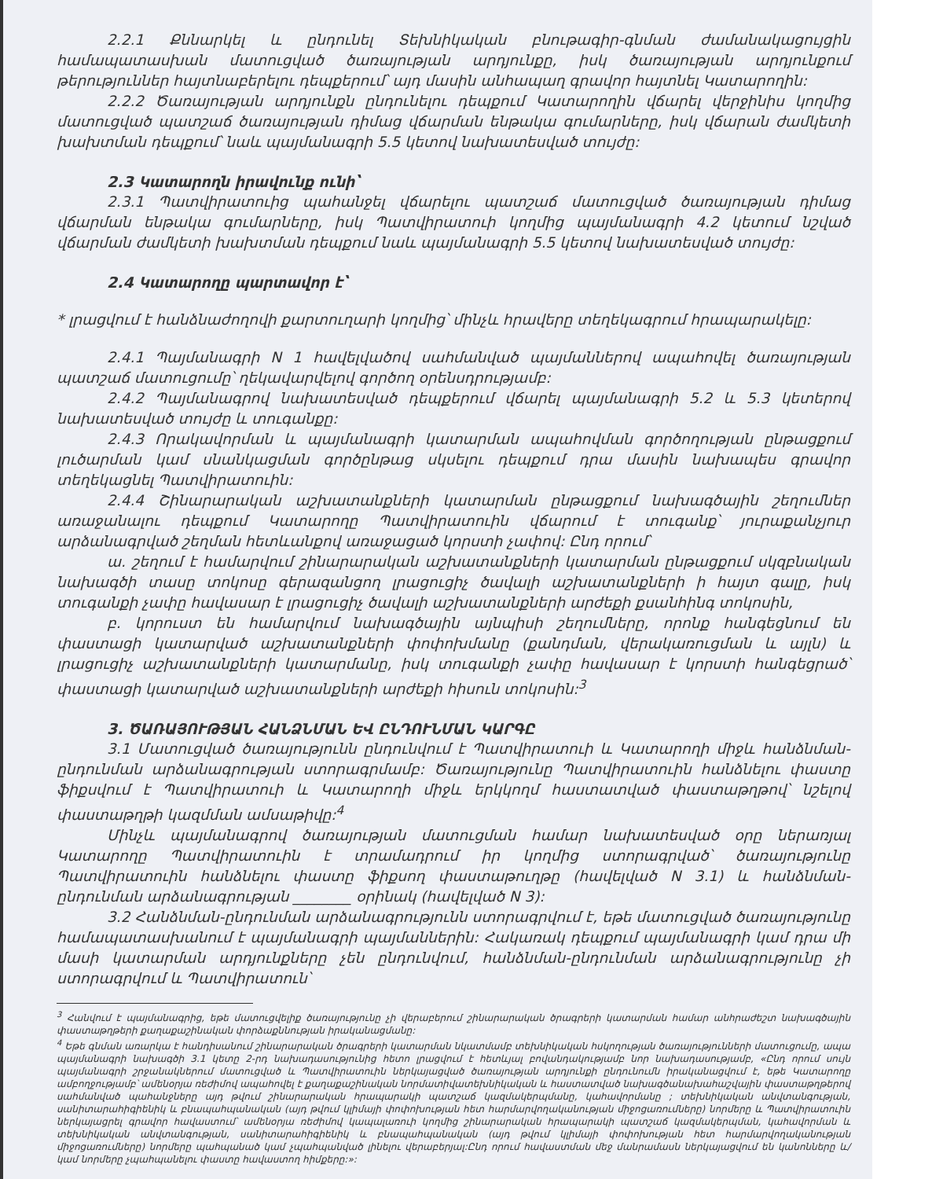2.2.1 Քննարկել և ընդունել Տեխնիկական բնութագիր-գնման ժամանակացույցին համապատասխան մատուցված ծառայության արդյունքը, իսկ ծառայության արդյունքում թերություններ հայտնաբերելու դեպքերում՝ այդ մասին անհապաղ գրավոր հայտնել Կատարողին:
2.2.2 Ծառայության արդյունքն ընդունելու դեպքում Կատարողին վճարել վերջինիս կողմից մատուցված պատշաճ ծառայության դիմաց վճարման ենթակա գումարները, իսկ վճարան ժամկետի խախտման դեպքում՝ նաև պայմանագրի 5.5 կետով նախատեսված տույժը:
2.3 Կատարողն իրավունք ունի՝
2.3.1 Պատվիրատուից պահանջել վճարելու պատշաճ մատուցված ծառայության դիմաց վճարման ենթակա գումարները, իսկ Պատվիրատուի կողմից պայմանագրի 4.2 կետում նշված վճարման ժամկետի խախտման դեպքում նաև պայմանագրի 5.5 կետով նախատեսված տույժը:
2.4 Կատարողը պարտավոր է՝
* լրացվում է հանձնաժողովի քարտուղարի կողմից՝ մինչև հրավերը տեղեկագրում հրապարակելը:
2.4.1 Պայմանագրի N 1 հավելվածով սահմանված պայմաններով ապահովել ծառայության պատշաճ մատուցումը՝ ղեկավարվելով գործող օրենսդրությամբ:
2.4.2 Պայմանագրով նախատեսված դեպքերում վճարել պայմանագրի 5.2 և 5.3 կետերով նախատեսված տույժը և տուգանքը:
2.4.3 Որակավորման և պայմանագրի կատարման ապահովման գործողության ընթացքում լուծարման կամ սնանկացման գործընթաց սկսելու դեպքում դրա մասին նախապես գրավոր տեղեկացնել Պատվիրատուին:
2.4.4 Շինարարական աշխատանքների կատարման ընթացքում նախագծային շեղումներ առաջանալու դեպքում Կատարողը Պատվիրատուին վճարում է տուգանք՝ յուրաքանչյուր արձանագրված շեղման հետևանքով առաջացած կորստի չափով: Ընդ որում՝
ա. շեղում է համարվում շինարարական աշխատանքների կատարման ընթացքում սկզբնական նախագծի տասը տոկոսը գերազանցող լրացուցիչ ծավալի աշխատանքների ի հայտ գալը, իսկ տուգանքի չափը հավասար է լրացուցիչ ծավալի աշխատանքների արժեքի քսանհինգ տոկոսին,
բ. կորուստ են համարվում նախագծային այնպիսի շեղումները, որոնք հանգեցնում են փաստացի կատարված աշխատանքների փոփոխմանը (քանդման, վերակառուցման և այլն) և լրացուցիչ աշխատանքների կատարմանը, իսկ տուգանքի չափը հավասար է կորստի հանգեցրած՝ փաստացի կատարված աշխատանքների արժեքի հիսուն տոկոսին:<sup>3</sup>
3. ԾԱՌԱՅՈՒԹՅԱՆ ՀԱՆՁՆՄԱՆ ԵՎ ԸՆԴՈՒՆՄԱՆ ԿԱՐԳԸ
3.1 Մատուցված ծառայությունն ընդունվում է Պատվիրատուի և Կատարողի միջև հանձնման-ընդունման արձանագրության ստորագրմամբ: Ծառայությունը Պատվիրատուին հանձնելու փաստը ֆիքսվում է Պատվիրատուի և Կատարողի միջև երկկողմ հաստատված փաստաթղթով՝ նշելով փաստաթղթի կազմման ամսաթիվը:<sup>4</sup>
Մինչև պայմանագրով ծառայության մատուցման համար նախատեսված օրը ներառյալ Կատարողը Պատվիրատուին է տրամադրում իր կողմից ստորագրված՝ ծառայությունը Պատվիրատուին հանձնելու փաստը ֆիքսող փաստաթուղթը (հավելված N 3.1) և հանձնման-ընդունման արձանագրության ________ օրինակ (հավելված N 3):
3.2 Հանձնման-ընդունման արձանագրությունն ստորագրվում է, եթե մատուցված ծառայությունը համապատասխանում է պայմանագրի պայմաններին: Հակառակ դեպքում պայմանագրի կամ դրա մի մասի կատարման արդյունքները չեն ընդունվում, հանձնման-ընդունման արձանագրությունը չի ստորագրվում և Պատվիրատուն՝
<sup>3</sup> Հանվում է պայմանագրից, եթե մատուցվելիք ծառայությունը չի վերաբերում շինարարական ծրագրերի կատարման համար անհրաժեշտ նախագծային փաստաթղթերի քաղաքաշինական փորձաքննության իրականացմանը:
<sup>4</sup> Եթե գնման առարկա է հանդիսանում շինարարական ծրագրերի կատարման նկատմամբ տեխնիկական հսկողության ծառայությունների մատուցումը, ապա պայմանագրի նախագծի 3.1 կետը 2-րդ նախադասությունից հետո լրացվում է հետևյալ բովանդակությամբ նոր նախադասությամբ, «Ընդ որում սույն պայմանագրի շրջանակներում մատուցված և Պատվիրատուին ներկայացված ծառայության արդյունքի ընդունումն իրականացվում է, եթե Կատարողը ամբողջությամբ՝ ամենօրյա ռեժիմով ապահովել է քաղաքաշինական նորմատիվատեխնիկական և հաստատված նախագծանախահաշվային փաստաթղթերով սահմանված պահանջները այդ թվում շինարարական հրապարակի պատշաճ կազմակերպմանը, կահավորմանը ; տեխնիկական անվտանգության, սանիտարահիգիենիկ և բնապահպանական (այդ թվում կլիմայի փոփոխության հետ հարմարվողականության միջոցառումները) նորմերը և Պատվիրատուին ներկայացրել գրավոր հավաստում՝ ամենօրյա ռեժիմով կապալառուի կողմից շինարարական հրապարակի պատշաճ կազմակերպման, կահավորման և տեխնիկական անվտանգության, սանիտարահիգիենիկ և բնապահպանական (այդ թվում կլիմայի փոփոխության հետ հարմարվողականության միջոցառումները) նորմերը պահպանած կամ չպահպանված լինելու վերաբերյալ:Ընդ որում հավաստման մեջ մանրամասն ներկայացվում են կանոնները և/կամ նորմերը չպահպանելու փաստը հավաստող հիմքերը:»: